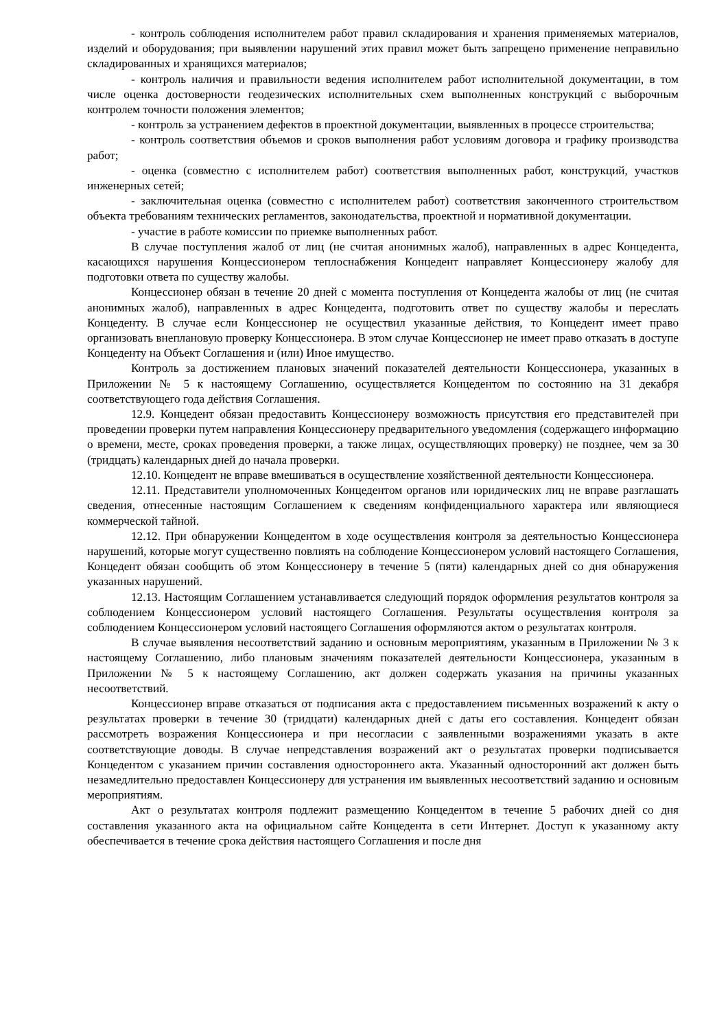- контроль соблюдения исполнителем работ правил складирования и хранения применяемых материалов, изделий и оборудования; при выявлении нарушений этих правил может быть запрещено применение неправильно складированных и хранящихся материалов;
- контроль наличия и правильности ведения исполнителем работ исполнительной документации, в том числе оценка достоверности геодезических исполнительных схем выполненных конструкций с выборочным контролем точности положения элементов;
- контроль за устранением дефектов в проектной документации, выявленных в процессе строительства;
- контроль соответствия объемов и сроков выполнения работ условиям договора и графику производства работ;
- оценка (совместно с исполнителем работ) соответствия выполненных работ, конструкций, участков инженерных сетей;
- заключительная оценка (совместно с исполнителем работ) соответствия законченного строительством объекта требованиям технических регламентов, законодательства, проектной и нормативной документации.
- участие в работе комиссии по приемке выполненных работ.
В случае поступления жалоб от лиц (не считая анонимных жалоб), направленных в адрес Концедента, касающихся нарушения Концессионером теплоснабжения Концедент направляет Концессионеру жалобу для подготовки ответа по существу жалобы.
Концессионер обязан в течение 20 дней с момента поступления от Концедента жалобы от лиц (не считая анонимных жалоб), направленных в адрес Концедента, подготовить ответ по существу жалобы и переслать Концеденту. В случае если Концессионер не осуществил указанные действия, то Концедент имеет право организовать внеплановую проверку Концессионера. В этом случае Концессионер не имеет право отказать в доступе Концеденту на Объект Соглашения и (или) Иное имущество.
Контроль за достижением плановых значений показателей деятельности Концессионера, указанных в Приложении № 5 к настоящему Соглашению, осуществляется Концедентом по состоянию на 31 декабря соответствующего года действия Соглашения.
12.9. Концедент обязан предоставить Концессионеру возможность присутствия его представителей при проведении проверки путем направления Концессионеру предварительного уведомления (содержащего информацию о времени, месте, сроках проведения проверки, а также лицах, осуществляющих проверку) не позднее, чем за 30 (тридцать) календарных дней до начала проверки.
12.10. Концедент не вправе вмешиваться в осуществление хозяйственной деятельности Концессионера.
12.11. Представители уполномоченных Концедентом органов или юридических лиц не вправе разглашать сведения, отнесенные настоящим Соглашением к сведениям конфиденциального характера или являющиеся коммерческой тайной.
12.12. При обнаружении Концедентом в ходе осуществления контроля за деятельностью Концессионера нарушений, которые могут существенно повлиять на соблюдение Концессионером условий настоящего Соглашения, Концедент обязан сообщить об этом Концессионеру в течение 5 (пяти) календарных дней со дня обнаружения указанных нарушений.
12.13. Настоящим Соглашением устанавливается следующий порядок оформления результатов контроля за соблюдением Концессионером условий настоящего Соглашения. Результаты осуществления контроля за соблюдением Концессионером условий настоящего Соглашения оформляются актом о результатах контроля.
В случае выявления несоответствий заданию и основным мероприятиям, указанным в Приложении № 3 к настоящему Соглашению, либо плановым значениям показателей деятельности Концессионера, указанным в Приложении № 5 к настоящему Соглашению, акт должен содержать указания на причины указанных несоответствий.
Концессионер вправе отказаться от подписания акта с предоставлением письменных возражений к акту о результатах проверки в течение 30 (тридцати) календарных дней с даты его составления. Концедент обязан рассмотреть возражения Концессионера и при несогласии с заявленными возражениями указать в акте соответствующие доводы. В случае непредставления возражений акт о результатах проверки подписывается Концедентом с указанием причин составления одностороннего акта. Указанный односторонний акт должен быть незамедлительно предоставлен Концессионеру для устранения им выявленных несоответствий заданию и основным мероприятиям.
Акт о результатах контроля подлежит размещению Концедентом в течение 5 рабочих дней со дня составления указанного акта на официальном сайте Концедента в сети Интернет. Доступ к указанному акту обеспечивается в течение срока действия настоящего Соглашения и после дня